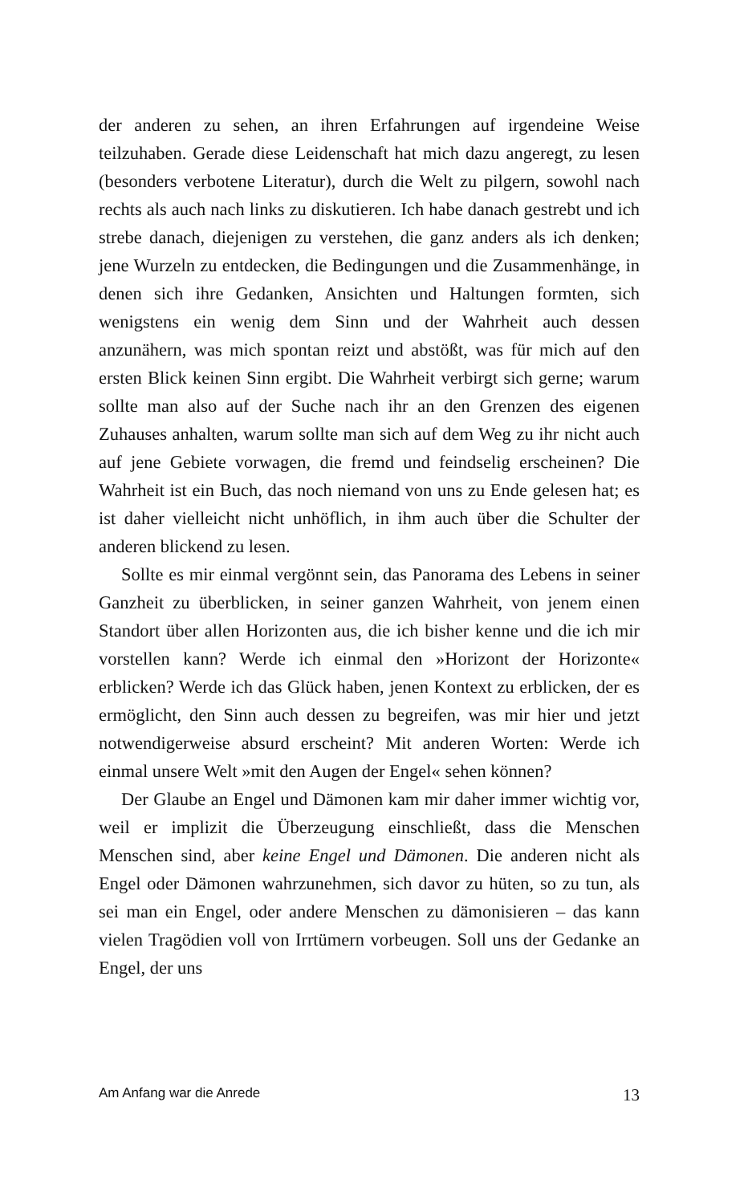der anderen zu sehen, an ihren Erfahrungen auf irgendeine Weise teilzuhaben. Gerade diese Leidenschaft hat mich dazu angeregt, zu lesen (besonders verbotene Literatur), durch die Welt zu pilgern, sowohl nach rechts als auch nach links zu diskutieren. Ich habe danach gestrebt und ich strebe danach, diejenigen zu verstehen, die ganz anders als ich denken; jene Wurzeln zu entdecken, die Bedingungen und die Zusammenhänge, in denen sich ihre Gedanken, Ansichten und Haltungen formten, sich wenigstens ein wenig dem Sinn und der Wahrheit auch dessen anzunähern, was mich spontan reizt und abstößt, was für mich auf den ersten Blick keinen Sinn ergibt. Die Wahrheit verbirgt sich gerne; warum sollte man also auf der Suche nach ihr an den Grenzen des eigenen Zuhauses anhalten, warum sollte man sich auf dem Weg zu ihr nicht auch auf jene Gebiete vorwagen, die fremd und feindselig erscheinen? Die Wahrheit ist ein Buch, das noch niemand von uns zu Ende gelesen hat; es ist daher vielleicht nicht unhöflich, in ihm auch über die Schulter der anderen blickend zu lesen.
Sollte es mir einmal vergönnt sein, das Panorama des Lebens in seiner Ganzheit zu überblicken, in seiner ganzen Wahrheit, von jenem einen Standort über allen Horizonten aus, die ich bisher kenne und die ich mir vorstellen kann? Werde ich einmal den »Horizont der Horizonte« erblicken? Werde ich das Glück haben, jenen Kontext zu erblicken, der es ermöglicht, den Sinn auch dessen zu begreifen, was mir hier und jetzt notwendigerweise absurd erscheint? Mit anderen Worten: Werde ich einmal unsere Welt »mit den Augen der Engel« sehen können?
Der Glaube an Engel und Dämonen kam mir daher immer wichtig vor, weil er implizit die Überzeugung einschließt, dass die Menschen Menschen sind, aber keine Engel und Dämonen. Die anderen nicht als Engel oder Dämonen wahrzunehmen, sich davor zu hüten, so zu tun, als sei man ein Engel, oder andere Menschen zu dämonisieren – das kann vielen Tragödien voll von Irrtümern vorbeugen. Soll uns der Gedanke an Engel, der uns
Am Anfang war die Anrede 13